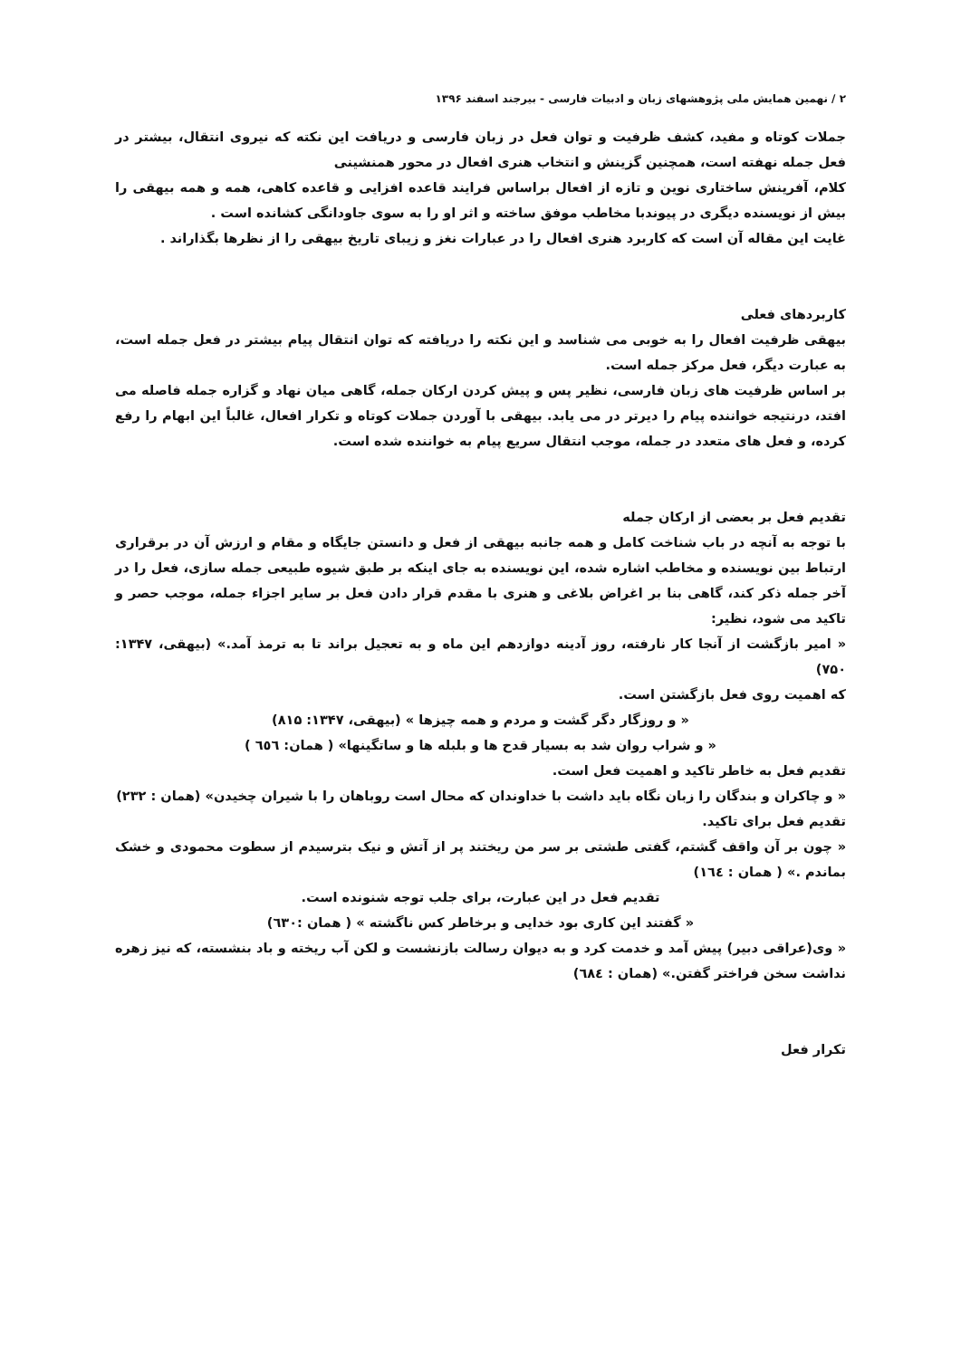۲ / نهمین همایش ملی پژوهشهای زبان و ادبیات فارسی - بیرجند اسفند ۱۳۹۶
جملات کوتاه و مفید، کشف ظرفیت و توان فعل در زبان فارسی و دریافت این نکته که نیروی انتقال، بیشتر در فعل جمله نهفته است، همچنین گزینش و انتخاب هنری افعال در محور همنشینی
کلام، آفرینش ساختاری نوین و تازه از افعال براساس فرایند قاعده افزایی و قاعده کاهی، همه و همه بیهقی را بیش از نویسنده دیگری در پیوندبا مخاطب موفق ساخته و اثر او را به سوی جاودانگی کشانده است .
غایت این مقاله آن است که کاربرد هنری افعال را در عبارات نغز و زیبای تاریخ بیهقی را از نظرها بگذاراند .
کاربردهای فعلی
بیهقی ظرفیت افعال را به خوبی می شناسد و این نکته را دریافته که توان انتقال پیام بیشتر در فعل جمله است، به عبارت دیگر، فعل مرکز جمله است.
بر اساس ظرفیت های زبان فارسی، نظیر پس و پیش کردن ارکان جمله، گاهی میان نهاد و گزاره جمله فاصله می افتد، درنتیجه خواننده پیام را دیرتر در می یابد. بیهقی با آوردن جملات کوتاه و تکرار افعال، غالباً این ابهام را رفع کرده، و فعل های متعدد در جمله، موجب انتقال سریع پیام به خواننده شده است.
تقدیم فعل بر بعضی از ارکان جمله
با توجه به آنچه در باب شناخت کامل و همه جانبه بیهقی از فعل و دانستن جایگاه و مقام و ارزش آن در برقراری ارتباط بین نویسنده و مخاطب اشاره شده، این نویسنده به جای اینکه بر طبق شیوه طبیعی جمله سازی، فعل را در آخر جمله ذکر کند، گاهی بنا بر اغراض بلاغی و هنری با مقدم قرار دادن فعل بر سایر اجزاء جمله، موجب حصر و تاکید می شود، نظیر:
« امیر بازگشت از آنجا کار نارفته، روز آدینه دوازدهم این ماه و به تعجیل براند تا به ترمذ آمد.» (بیهقی، ۱۳۴۷: ۷۵۰)
که اهمیت روی فعل بازگشتن است.
« و روزگار دگر گشت و مردم و همه چیزها » (بیهقی، ۱۳۴۷: ۸۱۵)
« و شراب روان شد به بسیار قدح ها و بلبله ها و ساتگینها» ( همان: ٦٥٦ )
تقدیم فعل به خاطر تاکید و اهمیت فعل است.
« و چاکران و بندگان را زبان نگاه باید داشت با خداوندان که محال است روباهان را با شیران چخیدن» (همان : ۲۳۲)
تقدیم فعل برای تاکید.
« چون بر آن واقف گشتم، گفتی طشتی بر سر من ریختند پر از آتش و نیک بترسیدم از سطوت محمودی و خشک بماندم .» ( همان : ١٦٤)
تقدیم فعل در این عبارت، برای جلب توجه شنونده است.
« گفتند این کاری بود خدایی و برخاطر کس ناگشته » ( همان :٦۳۰)
« وی(عراقی دبیر) پیش آمد و خدمت کرد و به دیوان رسالت بازنشست و لکن آب ریخته و باد بنشسته، که نیز زهره نداشت سخن فراختر گفتن.» (همان : ٦٨٤)
تکرار فعل